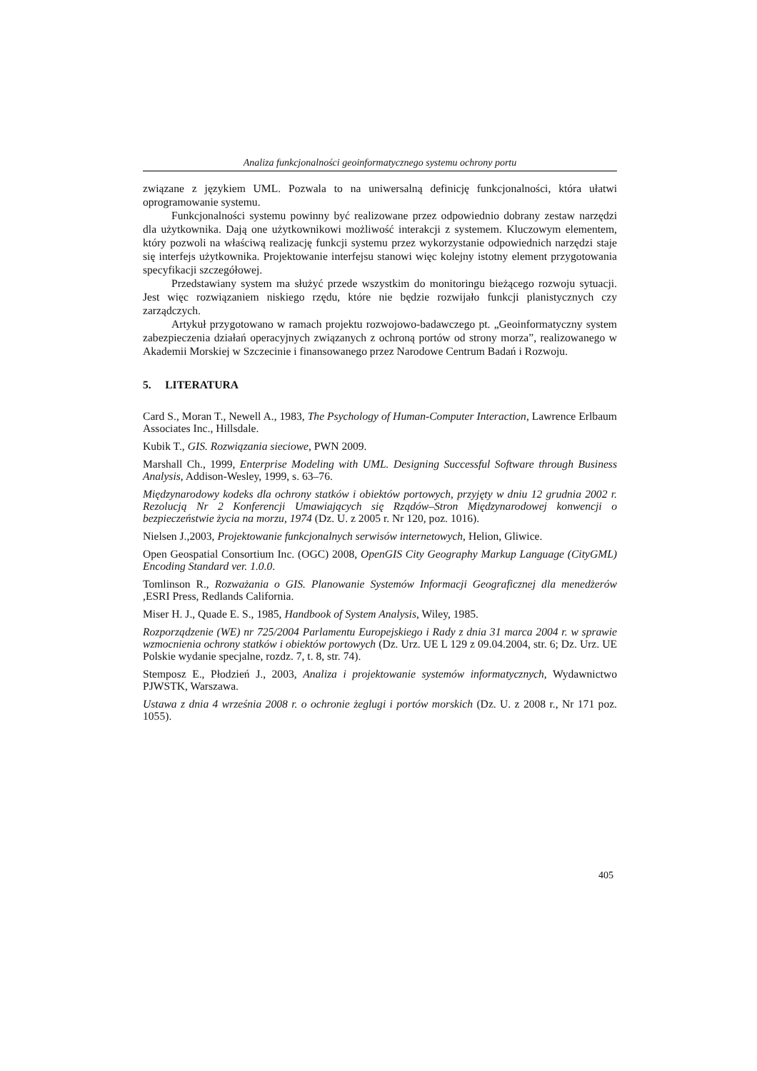Analiza funkcjonalności geoinformatycznego systemu ochrony portu
związane z językiem UML. Pozwala to na uniwersalną definicję funkcjonalności, która ułatwi oprogramowanie systemu.
Funkcjonalności systemu powinny być realizowane przez odpowiednio dobrany zestaw narzędzi dla użytkownika. Dają one użytkownikowi możliwość interakcji z systemem. Kluczowym elementem, który pozwoli na właściwą realizację funkcji systemu przez wykorzystanie odpowiednich narzędzi staje się interfejs użytkownika. Projektowanie interfejsu stanowi więc kolejny istotny element przygotowania specyfikacji szczegółowej.
Przedstawiany system ma służyć przede wszystkim do monitoringu bieżącego rozwoju sytuacji. Jest więc rozwiązaniem niskiego rzędu, które nie będzie rozwijało funkcji planistycznych czy zarządczych.
Artykuł przygotowano w ramach projektu rozwojowo-badawczego pt. „Geoinformatyczny system zabezpieczenia działań operacyjnych związanych z ochroną portów od strony morza”, realizowanego w Akademii Morskiej w Szczecinie i finansowanego przez Narodowe Centrum Badań i Rozwoju.
5. LITERATURA
Card S., Moran T., Newell A., 1983, The Psychology of Human-Computer Interaction, Lawrence Erlbaum Associates Inc., Hillsdale.
Kubik T., GIS. Rozwiązania sieciowe, PWN 2009.
Marshall Ch., 1999, Enterprise Modeling with UML. Designing Successful Software through Business Analysis, Addison-Wesley, 1999, s. 63–76.
Międzynarodowy kodeks dla ochrony statków i obiektów portowych, przyjęty w dniu 12 grudnia 2002 r. Rezolucją Nr 2 Konferencji Umawiających się Rządów–Stron Międzynarodowej konwencji o bezpieczeństwie życia na morzu, 1974 (Dz. U. z 2005 r. Nr 120, poz. 1016).
Nielsen J.,2003, Projektowanie funkcjonalnych serwisów internetowych, Helion, Gliwice.
Open Geospatial Consortium Inc. (OGC) 2008, OpenGIS City Geography Markup Language (CityGML) Encoding Standard ver. 1.0.0.
Tomlinson R., Rozważania o GIS. Planowanie Systemów Informacji Geograficznej dla menedżerów , ESRI Press, Redlands California.
Miser H. J., Quade E. S., 1985, Handbook of System Analysis, Wiley, 1985.
Rozporządzenie (WE) nr 725/2004 Parlamentu Europejskiego i Rady z dnia 31 marca 2004 r. w sprawie wzmocnienia ochrony statków i obiektów portowych (Dz. Urz. UE L 129 z 09.04.2004, str. 6; Dz. Urz. UE Polskie wydanie specjalne, rozdz. 7, t. 8, str. 74).
Stemposz E., Płodzień J., 2003, Analiza i projektowanie systemów informatycznych, Wydawnictwo PJWSTK, Warszawa.
Ustawa z dnia 4 września 2008 r. o ochronie żeglugi i portów morskich (Dz. U. z 2008 r., Nr 171 poz. 1055).
405